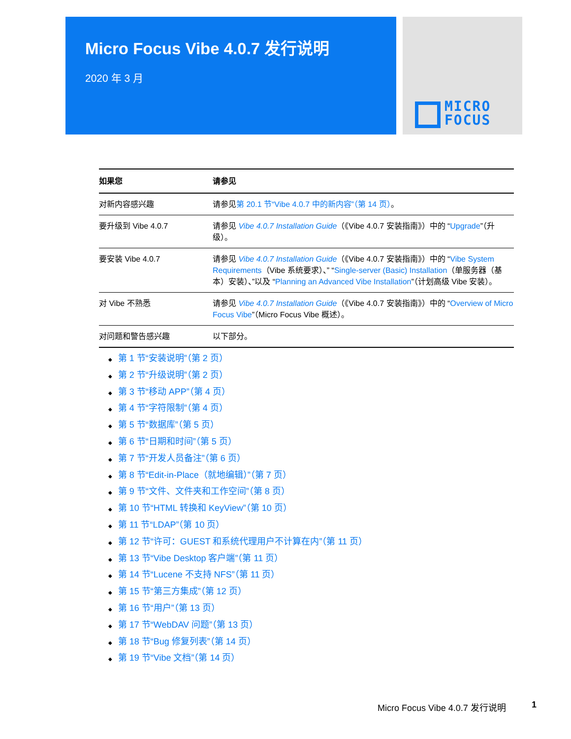Micro Focus Vibe 4.0.7 发行说明
2020 年 3 月
MICRO
FOCUS
| 如果您 | 请参见 |
| --- | --- |
| 对新内容感兴趣 | 请参见 第 20.1 节“Vibe 4.0.7 中的新内容”（第 14 页） 。 |
| 要升级到 Vibe 4.0.7 | 请参见 Vibe 4.0.7 Installation Guide （《Vibe 4.0.7 安装指南》）中的 “ Upgrade ”（升级）。 |
| 要安装 Vibe 4.0.7 | 请参见 Vibe 4.0.7 Installation Guide （《Vibe 4.0.7 安装指南》）中的 “ Vibe System Requirements （Vibe 系统要求）、” “ Single-server (Basic) Installation （单服务器（基本）安装）、”以及 “ Planning an Advanced Vibe Installation ”（计划高级 Vibe 安装）。 |
| 对 Vibe 不熟悉 | 请参见 Vibe 4.0.7 Installation Guide （《Vibe 4.0.7 安装指南》）中的 “ Overview of Micro Focus Vibe ”（Micro Focus Vibe 概述）。 |
| 对问题和警告感兴趣 | 以下部分。 |
◆ 第 1 节“安装说明”（第 2 页）
◆ 第 2 节“升级说明”（第 2 页）
◆ 第 3 节“移动 APP”（第 4 页）
◆ 第 4 节“字符限制”（第 4 页）
◆ 第 5 节“数据库”（第 5 页）
◆ 第 6 节“日期和时间”（第 5 页）
◆ 第 7 节“开发人员备注”（第 6 页）
◆ 第 8 节“Edit-in-Place（就地编辑）”（第 7 页）
◆ 第 9 节“文件、文件夹和工作空间”（第 8 页）
◆ 第 10 节“HTML 转换和 KeyView”（第 10 页）
◆ 第 11 节“LDAP”（第 10 页）
◆ 第 12 节“许可：GUEST 和系统代理用户不计算在内”（第 11 页）
◆ 第 13 节“Vibe Desktop 客户端”（第 11 页）
◆ 第 14 节“Lucene 不支持 NFS”（第 11 页）
◆ 第 15 节“第三方集成”（第 12 页）
◆ 第 16 节“用户”（第 13 页）
◆ 第 17 节“WebDAV 问题”（第 13 页）
◆ 第 18 节“Bug 修复列表”（第 14 页）
◆ 第 19 节“Vibe 文档”（第 14 页）
Micro Focus Vibe 4.0.7 发行说明 1